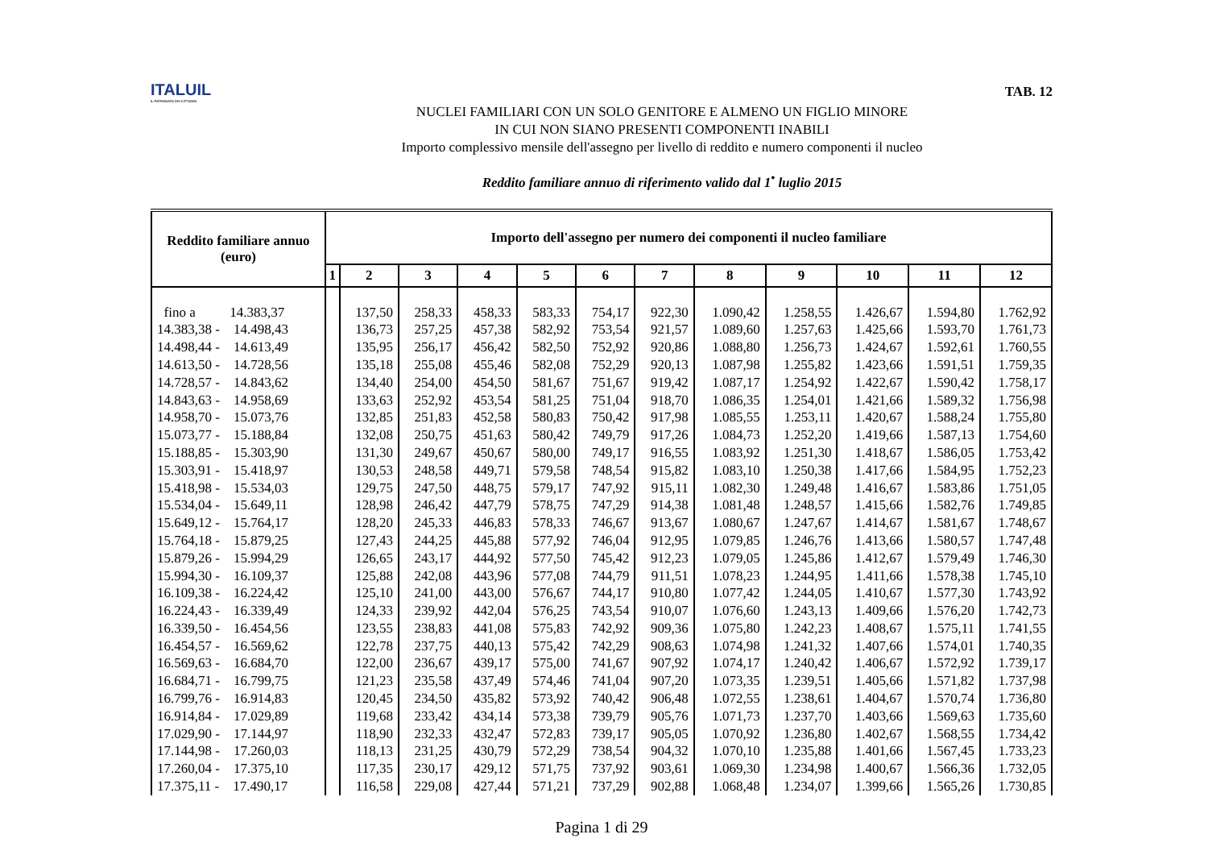ITALUIL
IL PATRONATO DEI CITTADINI
TAB. 12
NUCLEI FAMILIARI CON UN SOLO GENITORE E ALMENO UN FIGLIO MINORE
IN CUI NON SIANO PRESENTI COMPONENTI INABILI
Importo complessivo mensile dell'assegno per livello di reddito e numero componenti il nucleo
Reddito familiare annuo di riferimento valido dal 1<sup>•</sup> luglio 2015
| Reddito familiare annuo (euro) | Importo dell'assegno per numero dei componenti il nucleo familiare | | | | | | | | | | | |
| --- | --- | --- | --- | --- | --- | --- | --- | --- | --- | --- | --- | --- |
| | 1 | 2 | 3 | 4 | 5 | 6 | 7 | 8 | 9 | 10 | 11 | 12 |
| fino a 14.383,37 | | 137,50 | 258,33 | 458,33 | 583,33 | 754,17 | 922,30 | 1.090,42 | 1.258,55 | 1.426,67 | 1.594,80 | 1.762,92 |
| 14.383,38 - 14.498,43 | | 136,73 | 257,25 | 457,38 | 582,92 | 753,54 | 921,57 | 1.089,60 | 1.257,63 | 1.425,66 | 1.593,70 | 1.761,73 |
| 14.498,44 - 14.613,49 | | 135,95 | 256,17 | 456,42 | 582,50 | 752,92 | 920,86 | 1.088,80 | 1.256,73 | 1.424,67 | 1.592,61 | 1.760,55 |
| 14.613,50 - 14.728,56 | | 135,18 | 255,08 | 455,46 | 582,08 | 752,29 | 920,13 | 1.087,98 | 1.255,82 | 1.423,66 | 1.591,51 | 1.759,35 |
| 14.728,57 - 14.843,62 | | 134,40 | 254,00 | 454,50 | 581,67 | 751,67 | 919,42 | 1.087,17 | 1.254,92 | 1.422,67 | 1.590,42 | 1.758,17 |
| 14.843,63 - 14.958,69 | | 133,63 | 252,92 | 453,54 | 581,25 | 751,04 | 918,70 | 1.086,35 | 1.254,01 | 1.421,66 | 1.589,32 | 1.756,98 |
| 14.958,70 - 15.073,76 | | 132,85 | 251,83 | 452,58 | 580,83 | 750,42 | 917,98 | 1.085,55 | 1.253,11 | 1.420,67 | 1.588,24 | 1.755,80 |
| 15.073,77 - 15.188,84 | | 132,08 | 250,75 | 451,63 | 580,42 | 749,79 | 917,26 | 1.084,73 | 1.252,20 | 1.419,66 | 1.587,13 | 1.754,60 |
| 15.188,85 - 15.303,90 | | 131,30 | 249,67 | 450,67 | 580,00 | 749,17 | 916,55 | 1.083,92 | 1.251,30 | 1.418,67 | 1.586,05 | 1.753,42 |
| 15.303,91 - 15.418,97 | | 130,53 | 248,58 | 449,71 | 579,58 | 748,54 | 915,82 | 1.083,10 | 1.250,38 | 1.417,66 | 1.584,95 | 1.752,23 |
| 15.418,98 - 15.534,03 | | 129,75 | 247,50 | 448,75 | 579,17 | 747,92 | 915,11 | 1.082,30 | 1.249,48 | 1.416,67 | 1.583,86 | 1.751,05 |
| 15.534,04 - 15.649,11 | | 128,98 | 246,42 | 447,79 | 578,75 | 747,29 | 914,38 | 1.081,48 | 1.248,57 | 1.415,66 | 1.582,76 | 1.749,85 |
| 15.649,12 - 15.764,17 | | 128,20 | 245,33 | 446,83 | 578,33 | 746,67 | 913,67 | 1.080,67 | 1.247,67 | 1.414,67 | 1.581,67 | 1.748,67 |
| 15.764,18 - 15.879,25 | | 127,43 | 244,25 | 445,88 | 577,92 | 746,04 | 912,95 | 1.079,85 | 1.246,76 | 1.413,66 | 1.580,57 | 1.747,48 |
| 15.879,26 - 15.994,29 | | 126,65 | 243,17 | 444,92 | 577,50 | 745,42 | 912,23 | 1.079,05 | 1.245,86 | 1.412,67 | 1.579,49 | 1.746,30 |
| 15.994,30 - 16.109,37 | | 125,88 | 242,08 | 443,96 | 577,08 | 744,79 | 911,51 | 1.078,23 | 1.244,95 | 1.411,66 | 1.578,38 | 1.745,10 |
| 16.109,38 - 16.224,42 | | 125,10 | 241,00 | 443,00 | 576,67 | 744,17 | 910,80 | 1.077,42 | 1.244,05 | 1.410,67 | 1.577,30 | 1.743,92 |
| 16.224,43 - 16.339,49 | | 124,33 | 239,92 | 442,04 | 576,25 | 743,54 | 910,07 | 1.076,60 | 1.243,13 | 1.409,66 | 1.576,20 | 1.742,73 |
| 16.339,50 - 16.454,56 | | 123,55 | 238,83 | 441,08 | 575,83 | 742,92 | 909,36 | 1.075,80 | 1.242,23 | 1.408,67 | 1.575,11 | 1.741,55 |
| 16.454,57 - 16.569,62 | | 122,78 | 237,75 | 440,13 | 575,42 | 742,29 | 908,63 | 1.074,98 | 1.241,32 | 1.407,66 | 1.574,01 | 1.740,35 |
| 16.569,63 - 16.684,70 | | 122,00 | 236,67 | 439,17 | 575,00 | 741,67 | 907,92 | 1.074,17 | 1.240,42 | 1.406,67 | 1.572,92 | 1.739,17 |
| 16.684,71 - 16.799,75 | | 121,23 | 235,58 | 437,49 | 574,46 | 741,04 | 907,20 | 1.073,35 | 1.239,51 | 1.405,66 | 1.571,82 | 1.737,98 |
| 16.799,76 - 16.914,83 | | 120,45 | 234,50 | 435,82 | 573,92 | 740,42 | 906,48 | 1.072,55 | 1.238,61 | 1.404,67 | 1.570,74 | 1.736,80 |
| 16.914,84 - 17.029,89 | | 119,68 | 233,42 | 434,14 | 573,38 | 739,79 | 905,76 | 1.071,73 | 1.237,70 | 1.403,66 | 1.569,63 | 1.735,60 |
| 17.029,90 - 17.144,97 | | 118,90 | 232,33 | 432,47 | 572,83 | 739,17 | 905,05 | 1.070,92 | 1.236,80 | 1.402,67 | 1.568,55 | 1.734,42 |
| 17.144,98 - 17.260,03 | | 118,13 | 231,25 | 430,79 | 572,29 | 738,54 | 904,32 | 1.070,10 | 1.235,88 | 1.401,66 | 1.567,45 | 1.733,23 |
| 17.260,04 - 17.375,10 | | 117,35 | 230,17 | 429,12 | 571,75 | 737,92 | 903,61 | 1.069,30 | 1.234,98 | 1.400,67 | 1.566,36 | 1.732,05 |
| 17.375,11 - 17.490,17 | | 116,58 | 229,08 | 427,44 | 571,21 | 737,29 | 902,88 | 1.068,48 | 1.234,07 | 1.399,66 | 1.565,26 | 1.730,85 |
Pagina 1 di 29